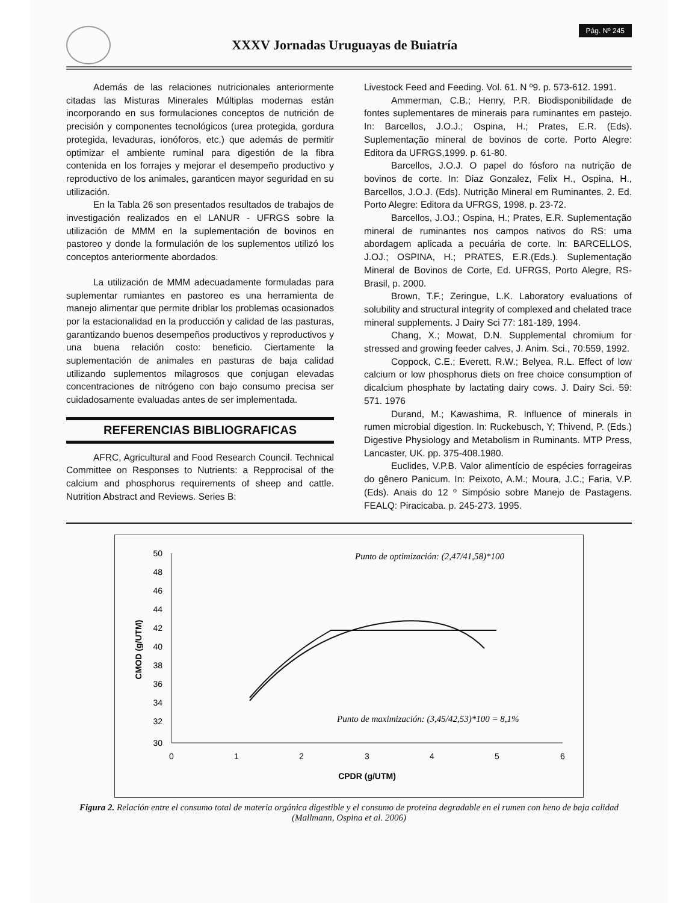XXXV Jornadas Uruguayas de Buiatría
Pág. Nº 245
Además de las relaciones nutricionales anteriormente citadas las Misturas Minerales Múltiplas modernas están incorporando en sus formulaciones conceptos de nutrición de precisión y componentes tecnológicos (urea protegida, gordura protegida, levaduras, ionóforos, etc.) que además de permitir optimizar el ambiente ruminal para digestión de la fibra contenida en los forrajes y mejorar el desempeño productivo y reproductivo de los animales, garanticen mayor seguridad en su utilización.
En la Tabla 26 son presentados resultados de trabajos de investigación realizados en el LANUR - UFRGS sobre la utilización de MMM en la suplementación de bovinos en pastoreo y donde la formulación de los suplementos utilizó los conceptos anteriormente abordados.
La utilización de MMM adecuadamente formuladas para suplementar rumiantes en pastoreo es una herramienta de manejo alimentar que permite driblar los problemas ocasionados por la estacionalidad en la producción y calidad de las pasturas, garantizando buenos desempeños productivos y reproductivos y una buena relación costo: beneficio. Ciertamente la suplementación de animales en pasturas de baja calidad utilizando suplementos milagrosos que conjugan elevadas concentraciones de nitrógeno con bajo consumo precisa ser cuidadosamente evaluadas antes de ser implementada.
REFERENCIAS BIBLIOGRAFICAS
AFRC, Agricultural and Food Research Council. Technical Committee on Responses to Nutrients: a Repprocisal of the calcium and phosphorus requirements of sheep and cattle. Nutrition Abstract and Reviews. Series B:
Livestock Feed and Feeding. Vol. 61. N º9. p. 573-612. 1991.
Ammerman, C.B.; Henry, P.R. Biodisponibilidade de fontes suplementares de minerais para ruminantes em pastejo. In: Barcellos, J.O.J.; Ospina, H.; Prates, E.R. (Eds). Suplementação mineral de bovinos de corte. Porto Alegre: Editora da UFRGS,1999. p. 61-80.
Barcellos, J.O.J. O papel do fósforo na nutrição de bovinos de corte. In: Diaz Gonzalez, Felix H., Ospina, H., Barcellos, J.O.J. (Eds). Nutrição Mineral em Ruminantes. 2. Ed. Porto Alegre: Editora da UFRGS, 1998. p. 23-72.
Barcellos, J.OJ.; Ospina, H.; Prates, E.R. Suplementação mineral de ruminantes nos campos nativos do RS: uma abordagem aplicada a pecuária de corte. In: BARCELLOS, J.OJ.; OSPINA, H.; PRATES, E.R.(Eds.). Suplementação Mineral de Bovinos de Corte, Ed. UFRGS, Porto Alegre, RS- Brasil, p. 2000.
Brown, T.F.; Zeringue, L.K. Laboratory evaluations of solubility and structural integrity of complexed and chelated trace mineral supplements. J Dairy Sci 77: 181-189, 1994.
Chang, X.; Mowat, D.N. Supplemental chromium for stressed and growing feeder calves, J. Anim. Sci., 70:559, 1992.
Coppock, C.E.; Everett, R.W.; Belyea, R.L. Effect of low calcium or low phosphorus diets on free choice consumption of dicalcium phosphate by lactating dairy cows. J. Dairy Sci. 59: 571. 1976
Durand, M.; Kawashima, R. Influence of minerals in rumen microbial digestion. In: Ruckebusch, Y; Thivend, P. (Eds.) Digestive Physiology and Metabolism in Ruminants. MTP Press, Lancaster, UK. pp. 375-408.1980.
Euclides, V.P.B. Valor alimentício de espécies forrageiras do gênero Panicum. In: Peixoto, A.M.; Moura, J.C.; Faria, V.P. (Eds). Anais do 12 º Simpósio sobre Manejo de Pastagens. FEALQ: Piracicaba. p. 245-273. 1995.
50
48
46
44
42
40
38
36
34
32
30
0
1
2
3
4
5
6
CPDR (g/UTM)
CMOD (g/UTM)
Punto de optimización: (2,47/41,58)*100
Punto de maximización: (3,45/42,53)*100 = 8,1%
Figura 2. Relación entre el consumo total de materia orgánica digestible y el consumo de proteina degradable en el rumen con heno de baja calidad (Mallmann, Ospina et al. 2006)